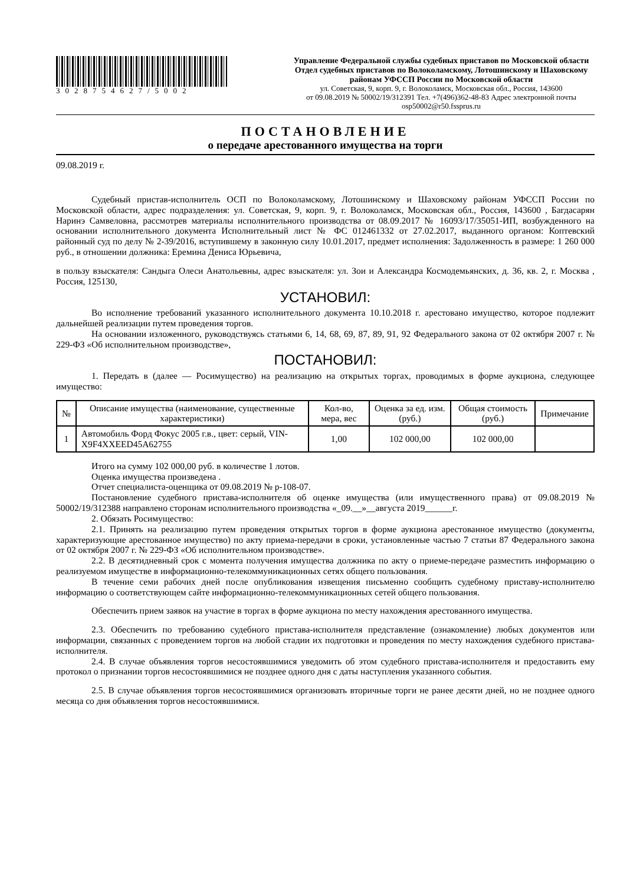3028754627/5002 Управление Федеральной службы судебных приставов по Московской области
Отдел судебных приставов по Волоколамскому, Лотошинскому и Шаховскому районам УФССП России по Московской области
ул. Советская, 9, корп. 9, г. Волоколамск, Московская обл., Россия, 143600
от 09.08.2019 № 50002/19/312391 Тел. +7(496)362-48-83 Адрес электронной почты osp50002@r50.fssprus.ru
ПОСТАНОВЛЕНИЕ
о передаче арестованного имущества на торги
09.08.2019 г.
Судебный пристав-исполнитель ОСП по Волоколамскому, Лотошинскому и Шаховскому районам УФССП России по Московской области, адрес подразделения: ул. Советская, 9, корп. 9, г. Волоколамск, Московская обл., Россия, 143600 , Багдасарян Наринэ Самвеловна, рассмотрев материалы исполнительного производства от 08.09.2017 № 16093/17/35051-ИП, возбужденного на основании исполнительного документа Исполнительный лист № ФС 012461332 от 27.02.2017, выданного органом: Коптевский районный суд по делу № 2-39/2016, вступившему в законную силу 10.01.2017, предмет исполнения: Задолженность в размере: 1 260 000 руб., в отношении должника: Еремина Дениса Юрьевича,
в пользу взыскателя: Сандыга Олеси Анатольевны, адрес взыскателя: ул. Зои и Александра Космодемьянских, д. 36, кв. 2, г. Москва , Россия, 125130,
УСТАНОВИЛ:
Во исполнение требований указанного исполнительного документа 10.10.2018 г. арестовано имущество, которое подлежит дальнейшей реализации путем проведения торгов.
На основании изложенного, руководствуясь статьями 6, 14, 68, 69, 87, 89, 91, 92 Федерального закона от 02 октября 2007 г. № 229-ФЗ «Об исполнительном производстве»,
ПОСТАНОВИЛ:
1. Передать в (далее — Росимущество) на реализацию на открытых торгах, проводимых в форме аукциона, следующее имущество:
| № | Описание имущества (наименование, существенные характеристики) | Кол-во, мера, вес | Оценка за ед. изм. (руб.) | Общая стоимость (руб.) | Примечание |
| --- | --- | --- | --- | --- | --- |
| 1 | Автомобиль Форд Фокус 2005 г.в., цвет: серый, VIN-X9F4XXEED45A62755 | 1,00 | 102 000,00 | 102 000,00 | |
Итого на сумму 102 000,00 руб. в количестве 1 лотов.
Оценка имущества произведена .
Отчет специалиста-оценщика от 09.08.2019 № р-108-07.
Постановление судебного пристава-исполнителя об оценке имущества (или имущественного права) от 09.08.2019 № 50002/19/312388 направлено сторонам исполнительного производства «_09.__»__августа 2019______г.
2. Обязать Росимущество:
2.1. Принять на реализацию путем проведения открытых торгов в форме аукциона арестованное имущество (документы, характеризующие арестованное имущество) по акту приема-передачи в сроки, установленные частью 7 статьи 87 Федерального закона от 02 октября 2007 г. № 229-ФЗ «Об исполнительном производстве».
2.2. В десятидневный срок с момента получения имущества должника по акту о приеме-передаче разместить информацию о реализуемом имуществе в информационно-телекоммуникационных сетях общего пользования.
В течение семи рабочих дней после опубликования извещения письменно сообщить судебному приставу-исполнителю информацию о соответствующем сайте информационно-телекоммуникационных сетей общего пользования.
Обеспечить прием заявок на участие в торгах в форме аукциона по месту нахождения арестованного имущества.
2.3. Обеспечить по требованию судебного пристава-исполнителя представление (ознакомление) любых документов или информации, связанных с проведением торгов на любой стадии их подготовки и проведения по месту нахождения судебного пристава-исполнителя.
2.4. В случае объявления торгов несостоявшимися уведомить об этом судебного пристава-исполнителя и предоставить ему протокол о признании торгов несостоявшимися не позднее одного дня с даты наступления указанного события.
2.5. В случае объявления торгов несостоявшимися организовать вторичные торги не ранее десяти дней, но не позднее одного месяца со дня объявления торгов несостоявшимися.